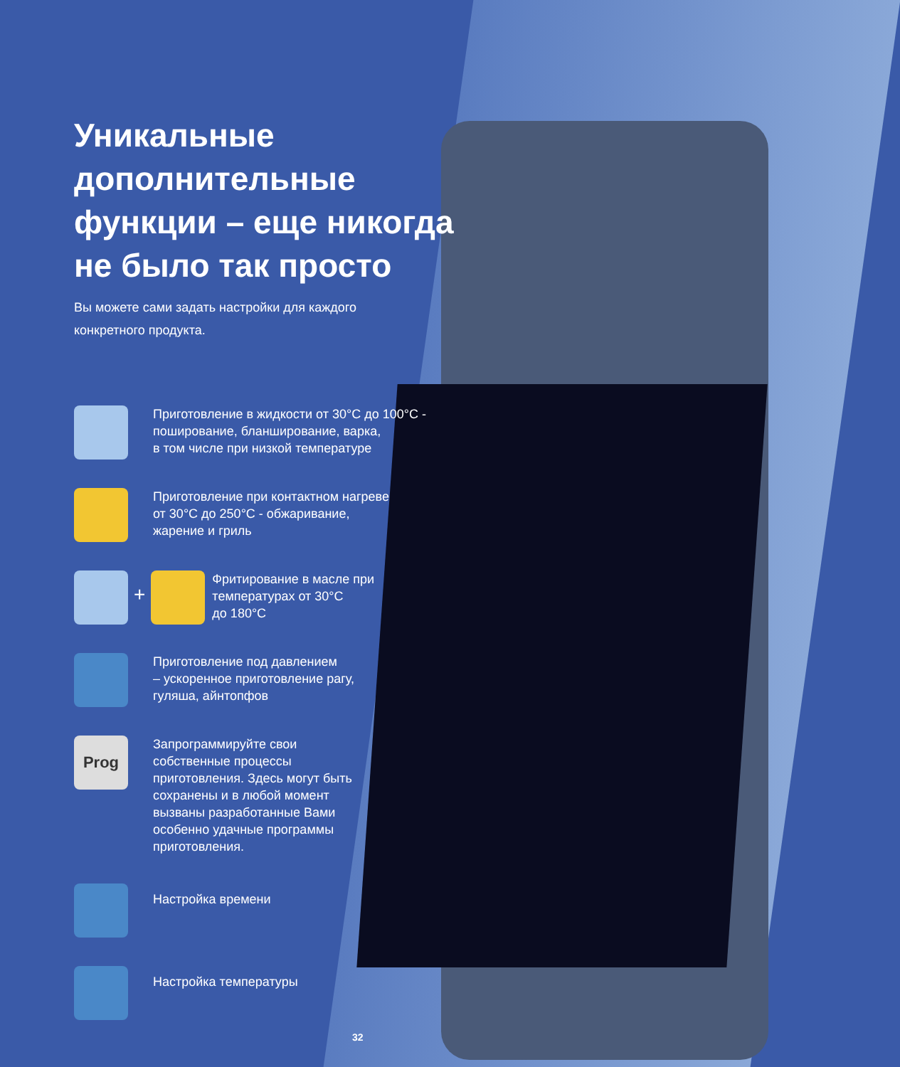Уникальные
дополнительные
функции – еще никогда
не было так просто
Вы можете сами задать настройки для каждого
конкретного продукта.
Приготовление в жидкости от 30°C до 100°C -
поширование, бланширование, варка,
в том числе при низкой температуре
Приготовление при контактном нагреве
от 30°C до 250°C - обжаривание,
жарение и гриль
+
Фритирование в масле при
температурах от 30°C
до 180°C
Приготовление под давлением
– ускоренное приготовление рагу,
гуляша, айнтопфов
Prog
Запрограммируйте свои
собственные процессы
приготовления. Здесь могут быть
сохранены и в любой момент
вызваны разработанные Вами
особенно удачные программы
приготовления.
Настройка времени
Настройка температуры
32